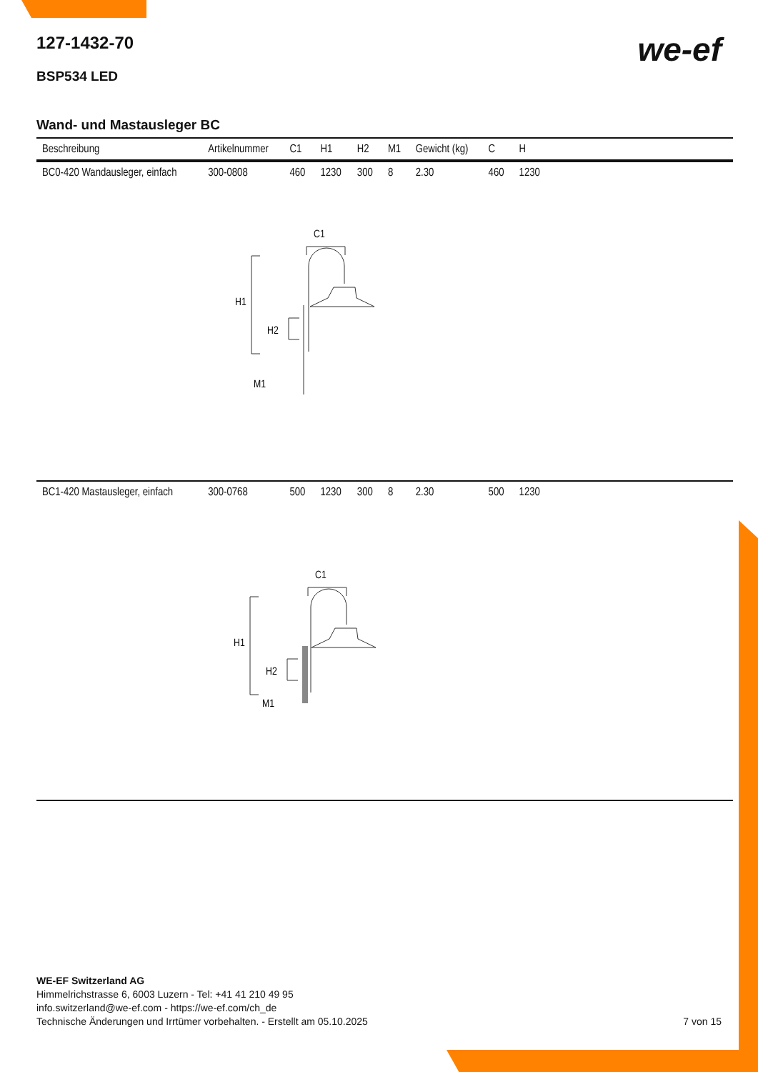127-1432-70
we-ef
BSP534 LED
Wand- und Mastausleger BC
| Beschreibung | Artikelnummer | C1 | H1 | H2 | M1 | Gewicht (kg) | C | H | |
| --- | --- | --- | --- | --- | --- | --- | --- | --- | --- |
| BC0-420 Wandausleger, einfach | 300-0808 | 460 | 1230 | 300 | 8 | 2.30 | 460 | 1230 | |
| C1 H1 H2 M1 | | | | | | | | | |
| BC1-420 Mastausleger, einfach | 300-0768 | 500 | 1230 | 300 | 8 | 2.30 | 500 | 1230 | |
| C1 H1 H2 M1 | | | | | | | | | |
WE-EF Switzerland AG
Himmelrichstrasse 6, 6003 Luzern - Tel: +41 41 210 49 95
info.switzerland@we-ef.com - https://we-ef.com/ch_de
Technische Änderungen und Irrtümer vorbehalten. - Erstellt am 05.10.2025
7 von 15